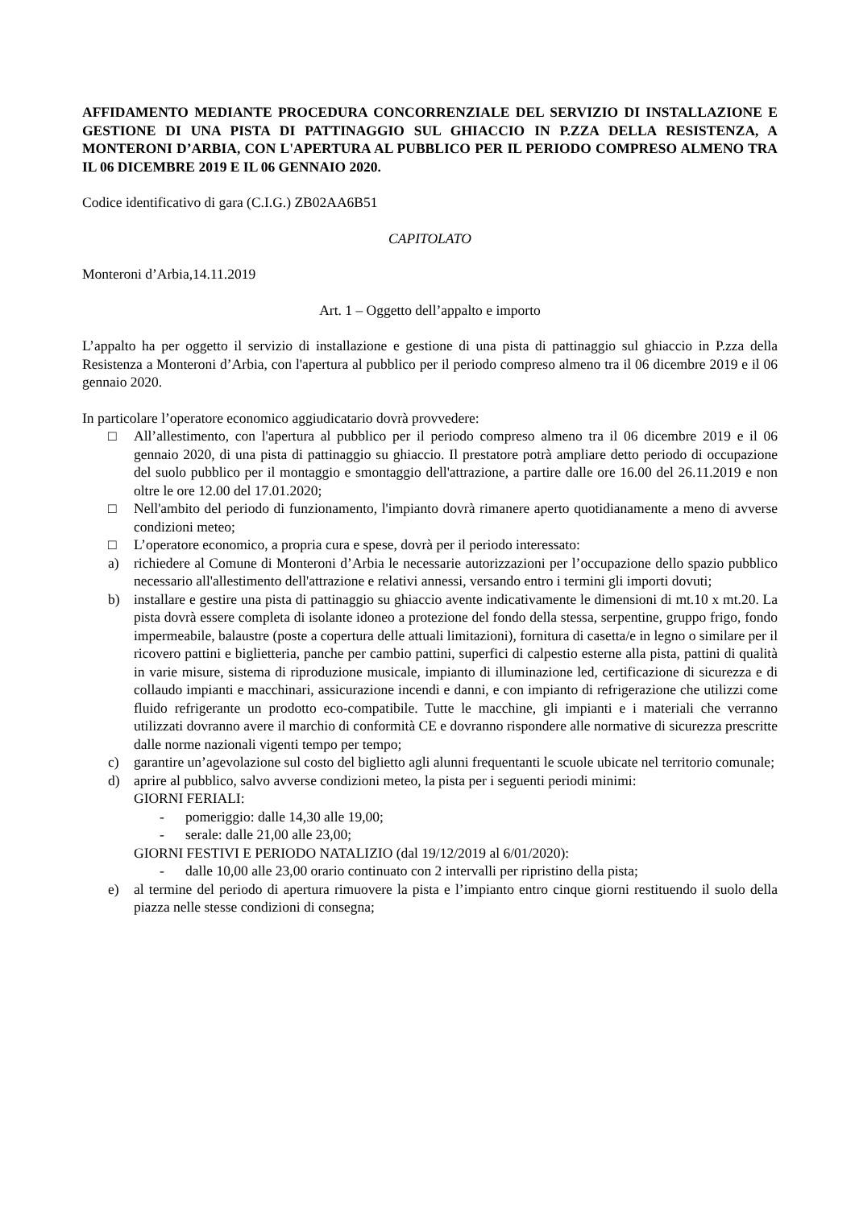AFFIDAMENTO MEDIANTE PROCEDURA CONCORRENZIALE DEL SERVIZIO DI INSTALLAZIONE E GESTIONE DI UNA PISTA DI PATTINAGGIO SUL GHIACCIO IN P.ZZA DELLA RESISTENZA, A MONTERONI D’ARBIA, CON L'APERTURA AL PUBBLICO PER IL PERIODO COMPRESO ALMENO TRA IL 06 DICEMBRE 2019 E IL 06 GENNAIO 2020.
Codice identificativo di gara (C.I.G.) ZB02AA6B51
CAPITOLATO
Monteroni d’Arbia,14.11.2019
Art. 1 – Oggetto dell’appalto e importo
L’appalto ha per oggetto il servizio di installazione e gestione di una pista di pattinaggio sul ghiaccio in P.zza della Resistenza a Monteroni d’Arbia, con l'apertura al pubblico per il periodo compreso almeno tra il 06 dicembre 2019 e il 06 gennaio 2020.
In particolare l’operatore economico aggiudicatario dovrà provvedere:
□ All’allestimento, con l'apertura al pubblico per il periodo compreso almeno tra il 06 dicembre 2019 e il 06 gennaio 2020, di una pista di pattinaggio su ghiaccio. Il prestatore potrà ampliare detto periodo di occupazione del suolo pubblico per il montaggio e smontaggio dell'attrazione, a partire dalle ore 16.00 del 26.11.2019 e non oltre le ore 12.00 del 17.01.2020;
□ Nell'ambito del periodo di funzionamento, l'impianto dovrà rimanere aperto quotidianamente a meno di avverse condizioni meteo;
□ L’operatore economico, a propria cura e spese, dovrà per il periodo interessato:
a) richiedere al Comune di Monteroni d’Arbia le necessarie autorizzazioni per l’occupazione dello spazio pubblico necessario all'allestimento dell'attrazione e relativi annessi, versando entro i termini gli importi dovuti;
b) installare e gestire una pista di pattinaggio su ghiaccio avente indicativamente le dimensioni di mt.10 x mt.20. La pista dovrà essere completa di isolante idoneo a protezione del fondo della stessa, serpentine, gruppo frigo, fondo impermeabile, balaustre (poste a copertura delle attuali limitazioni), fornitura di casetta/e in legno o similare per il ricovero pattini e biglietteria, panche per cambio pattini, superfici di calpestio esterne alla pista, pattini di qualità in varie misure, sistema di riproduzione musicale, impianto di illuminazione led, certificazione di sicurezza e di collaudo impianti e macchinari, assicurazione incendi e danni, e con impianto di refrigerazione che utilizzi come fluido refrigerante un prodotto eco-compatibile. Tutte le macchine, gli impianti e i materiali che verranno utilizzati dovranno avere il marchio di conformità CE e dovranno rispondere alle normative di sicurezza prescritte dalle norme nazionali vigenti tempo per tempo;
c) garantire un’agevolazione sul costo del biglietto agli alunni frequentanti le scuole ubicate nel territorio comunale;
d) aprire al pubblico, salvo avverse condizioni meteo, la pista per i seguenti periodi minimi:
GIORNI FERIALI:
- pomeriggio: dalle 14,30 alle 19,00;
- serale: dalle 21,00 alle 23,00;
GIORNI FESTIVI E PERIODO NATALIZIO (dal 19/12/2019 al 6/01/2020):
- dalle 10,00 alle 23,00 orario continuato con 2 intervalli per ripristino della pista;
e) al termine del periodo di apertura rimuovere la pista e l’impianto entro cinque giorni restituendo il suolo della piazza nelle stesse condizioni di consegna;